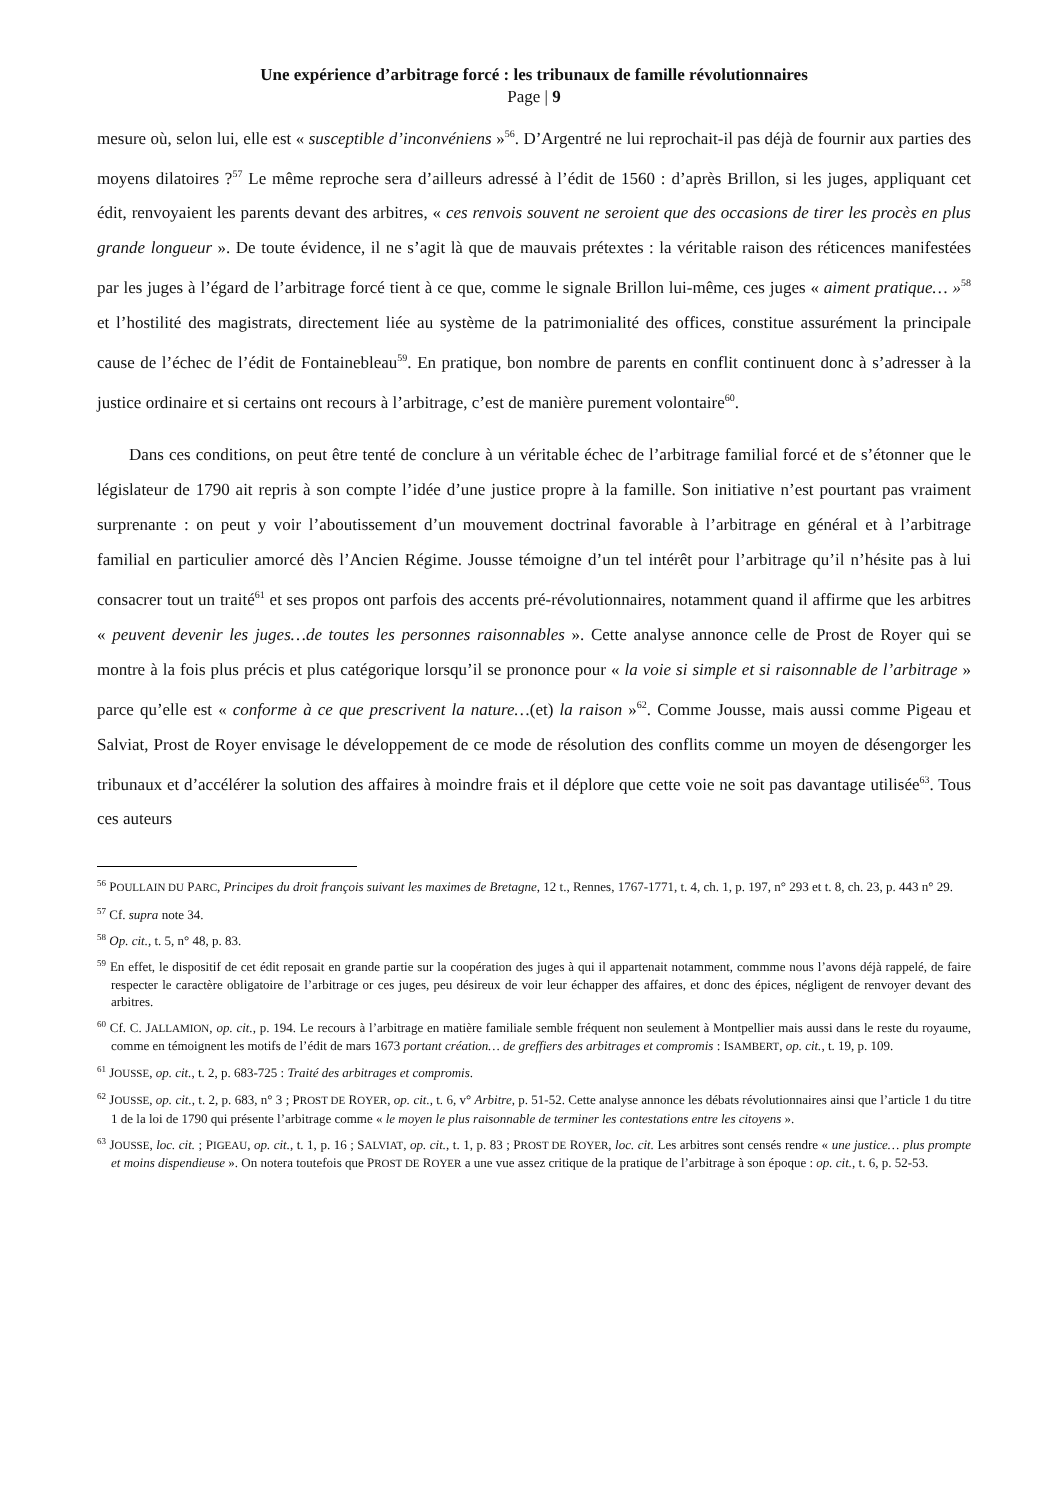Une expérience d’arbitrage forcé : les tribunaux de famille révolutionnaires
Page | 9
mesure où, selon lui, elle est « susceptible d’inconvéniens »<sup>56</sup>. D’Argentré ne lui reprochait-il pas déjà de fournir aux parties des moyens dilatoires ?<sup>57</sup> Le même reproche sera d’ailleurs adressé à l’édit de 1560 : d’après Brillon, si les juges, appliquant cet édit, renvoyaient les parents devant des arbitres, « ces renvois souvent ne seroient que des occasions de tirer les procès en plus grande longueur ». De toute évidence, il ne s’agit là que de mauvais prétextes : la véritable raison des réticences manifestées par les juges à l’égard de l’arbitrage forcé tient à ce que, comme le signale Brillon lui-même, ces juges « aiment pratique… »<sup>58</sup> et l’hostilité des magistrats, directement liée au système de la patrimonialité des offices, constitue assurément la principale cause de l’échec de l’édit de Fontainebleau<sup>59</sup>. En pratique, bon nombre de parents en conflit continuent donc à s’adresser à la justice ordinaire et si certains ont recours à l’arbitrage, c’est de manière purement volontaire<sup>60</sup>.
Dans ces conditions, on peut être tenté de conclure à un véritable échec de l’arbitrage familial forcé et de s’étonner que le législateur de 1790 ait repris à son compte l’idée d’une justice propre à la famille. Son initiative n’est pourtant pas vraiment surprenante : on peut y voir l’aboutissement d’un mouvement doctrinal favorable à l’arbitrage en général et à l’arbitrage familial en particulier amorcé dès l’Ancien Régime. Jousse témoigne d’un tel intérêt pour l’arbitrage qu’il n’hésite pas à lui consacrer tout un traité<sup>61</sup> et ses propos ont parfois des accents pré-révolutionnaires, notamment quand il affirme que les arbitres « peuvent devenir les juges…de toutes les personnes raisonnables ». Cette analyse annonce celle de Prost de Royer qui se montre à la fois plus précis et plus catégorique lorsqu’il se prononce pour « la voie si simple et si raisonnable de l’arbitrage » parce qu’elle est « conforme à ce que prescrivent la nature…(et) la raison »<sup>62</sup>. Comme Jousse, mais aussi comme Pigeau et Salviat, Prost de Royer envisage le développement de ce mode de résolution des conflits comme un moyen de désengorger les tribunaux et d’accélérer la solution des affaires à moindre frais et il déplore que cette voie ne soit pas davantage utilisée<sup>63</sup>. Tous ces auteurs
<sup>56</sup> POULLAIN DU PARC, Principes du droit françois suivant les maximes de Bretagne, 12 t., Rennes, 1767-1771, t. 4, ch. 1, p. 197, n° 293 et t. 8, ch. 23, p. 443 n° 29.
<sup>57</sup> Cf. supra note 34.
<sup>58</sup> Op. cit., t. 5, n° 48, p. 83.
<sup>59</sup> En effet, le dispositif de cet édit reposait en grande partie sur la coopération des juges à qui il appartenait notamment, commme nous l’avons déjà rappelé, de faire respecter le caractère obligatoire de l’arbitrage or ces juges, peu désireux de voir leur échapper des affaires, et donc des épices, négligent de renvoyer devant des arbitres.
<sup>60</sup> Cf. C. JALLAMION, op. cit., p. 194. Le recours à l’arbitrage en matière familiale semble fréquent non seulement à Montpellier mais aussi dans le reste du royaume, comme en témoignent les motifs de l’édit de mars 1673 portant création… de greffiers des arbitrages et compromis : ISAMBERT, op. cit., t. 19, p. 109.
<sup>61</sup> JOUSSE, op. cit., t. 2, p. 683-725 : Traité des arbitrages et compromis.
<sup>62</sup> JOUSSE, op. cit., t. 2, p. 683, n° 3 ; PROST DE ROYER, op. cit., t. 6, v° Arbitre, p. 51-52. Cette analyse annonce les débats révolutionnaires ainsi que l’article 1 du titre 1 de la loi de 1790 qui présente l’arbitrage comme « le moyen le plus raisonnable de terminer les contestations entre les citoyens ».
<sup>63</sup> JOUSSE, loc. cit. ; PIGEAU, op. cit., t. 1, p. 16 ; SALVIAT, op. cit., t. 1, p. 83 ; PROST DE ROYER, loc. cit. Les arbitres sont censés rendre « une justice… plus prompte et moins dispendieuse ». On notera toutefois que PROST DE ROYER a une vue assez critique de la pratique de l’arbitrage à son époque : op. cit., t. 6, p. 52-53.